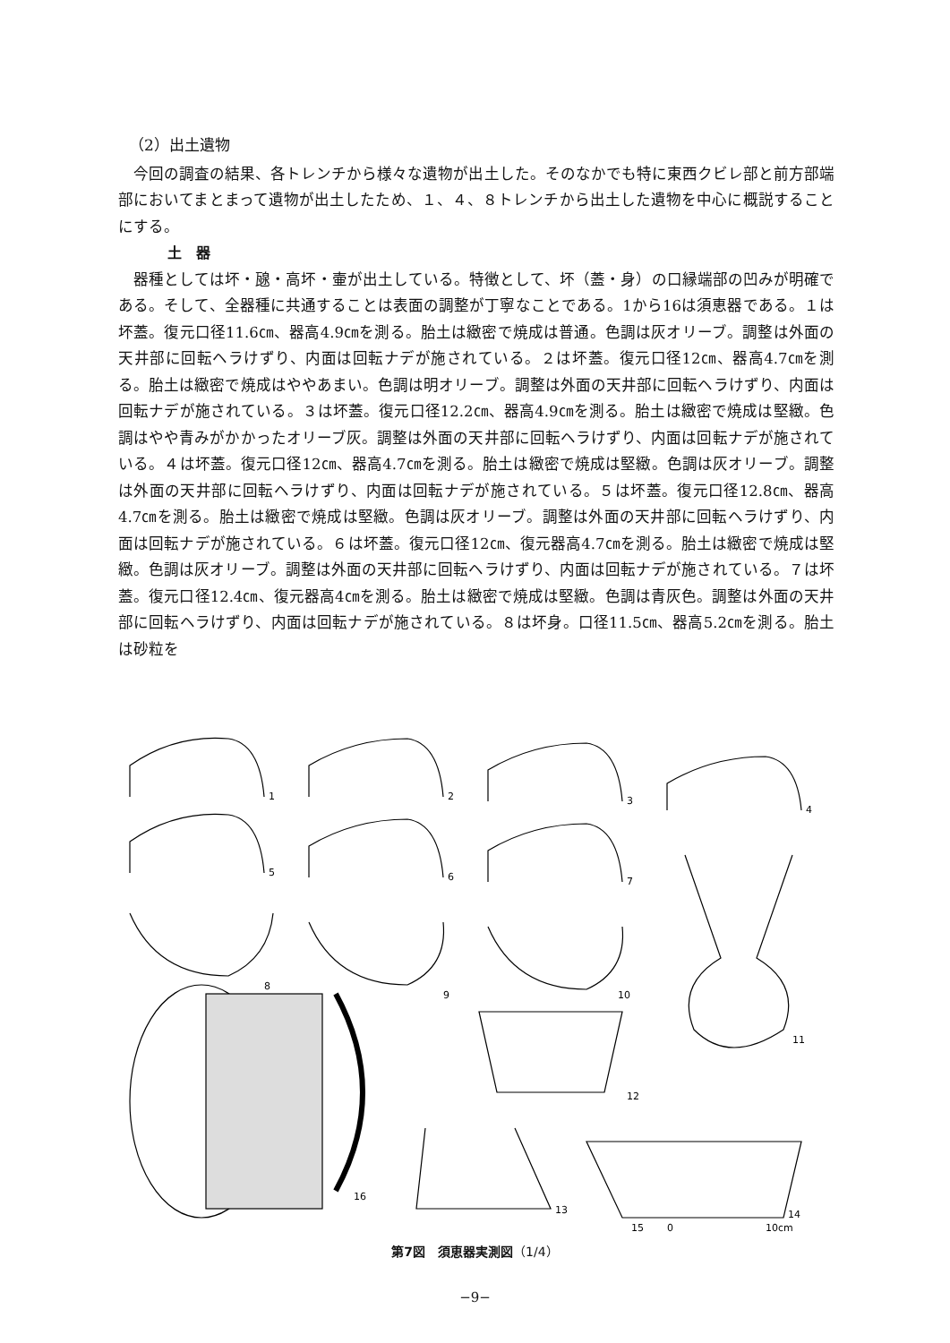（2）出土遺物
今回の調査の結果、各トレンチから様々な遺物が出土した。そのなかでも特に東西クビレ部と前方部端部においてまとまって遺物が出土したため、１、４、８トレンチから出土した遺物を中心に概説することにする。
土　器
器種としては坏・𤭯・高坏・壷が出土している。特徴として、坏（蓋・身）の口縁端部の凹みが明確である。そして、全器種に共通することは表面の調整が丁寧なことである。1から16は須恵器である。１は坏蓋。復元口径11.6㎝、器高4.9㎝を測る。胎土は緻密で焼成は普通。色調は灰オリーブ。調整は外面の天井部に回転ヘラけずり、内面は回転ナデが施されている。２は坏蓋。復元口径12㎝、器高4.7㎝を測る。胎土は緻密で焼成はややあまい。色調は明オリーブ。調整は外面の天井部に回転ヘラけずり、内面は回転ナデが施されている。３は坏蓋。復元口径12.2㎝、器高4.9㎝を測る。胎土は緻密で焼成は堅緻。色調はやや青みがかかったオリーブ灰。調整は外面の天井部に回転ヘラけずり、内面は回転ナデが施されている。４は坏蓋。復元口径12㎝、器高4.7㎝を測る。胎土は緻密で焼成は堅緻。色調は灰オリーブ。調整は外面の天井部に回転ヘラけずり、内面は回転ナデが施されている。５は坏蓋。復元口径12.8㎝、器高4.7㎝を測る。胎土は緻密で焼成は堅緻。色調は灰オリーブ。調整は外面の天井部に回転ヘラけずり、内面は回転ナデが施されている。６は坏蓋。復元口径12㎝、復元器高4.7㎝を測る。胎土は緻密で焼成は堅緻。色調は灰オリーブ。調整は外面の天井部に回転ヘラけずり、内面は回転ナデが施されている。７は坏蓋。復元口径12.4㎝、復元器高4㎝を測る。胎土は緻密で焼成は堅緻。色調は青灰色。調整は外面の天井部に回転ヘラけずり、内面は回転ナデが施されている。８は坏身。口径11.5㎝、器高5.2㎝を測る。胎土は砂粒を
1
2
3
4
5
6
7
11
8
9
10
12
13
14
16
15
0
10cm
第7図　須恵器実測図（1/4）
−9−